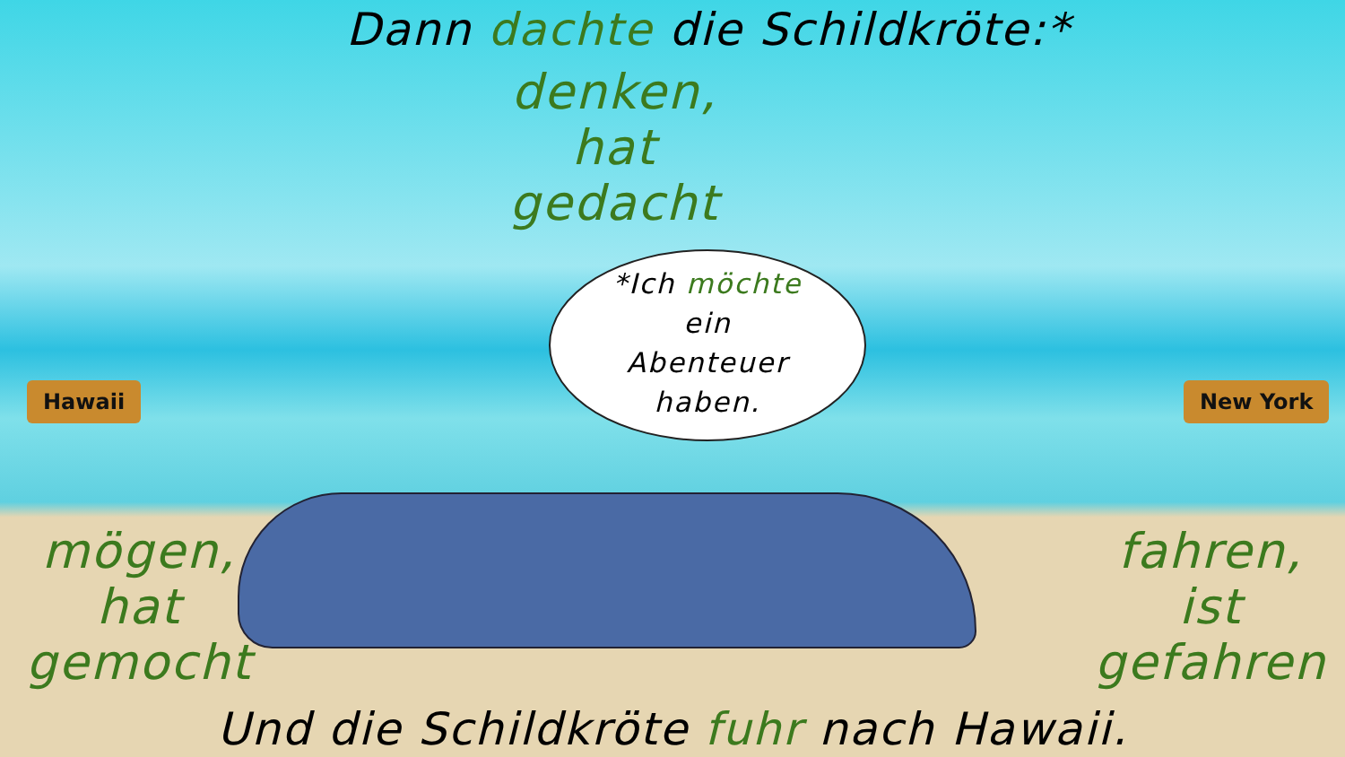Dann dachte die Schildkröte:*
denken,
hat
gedacht
*Ich möchte
ein
Abenteuer
haben.
Hawaii New York
mögen,
hat
gemocht
fahren,
ist
gefahren
Und die Schildkröte fuhr nach Hawaii.